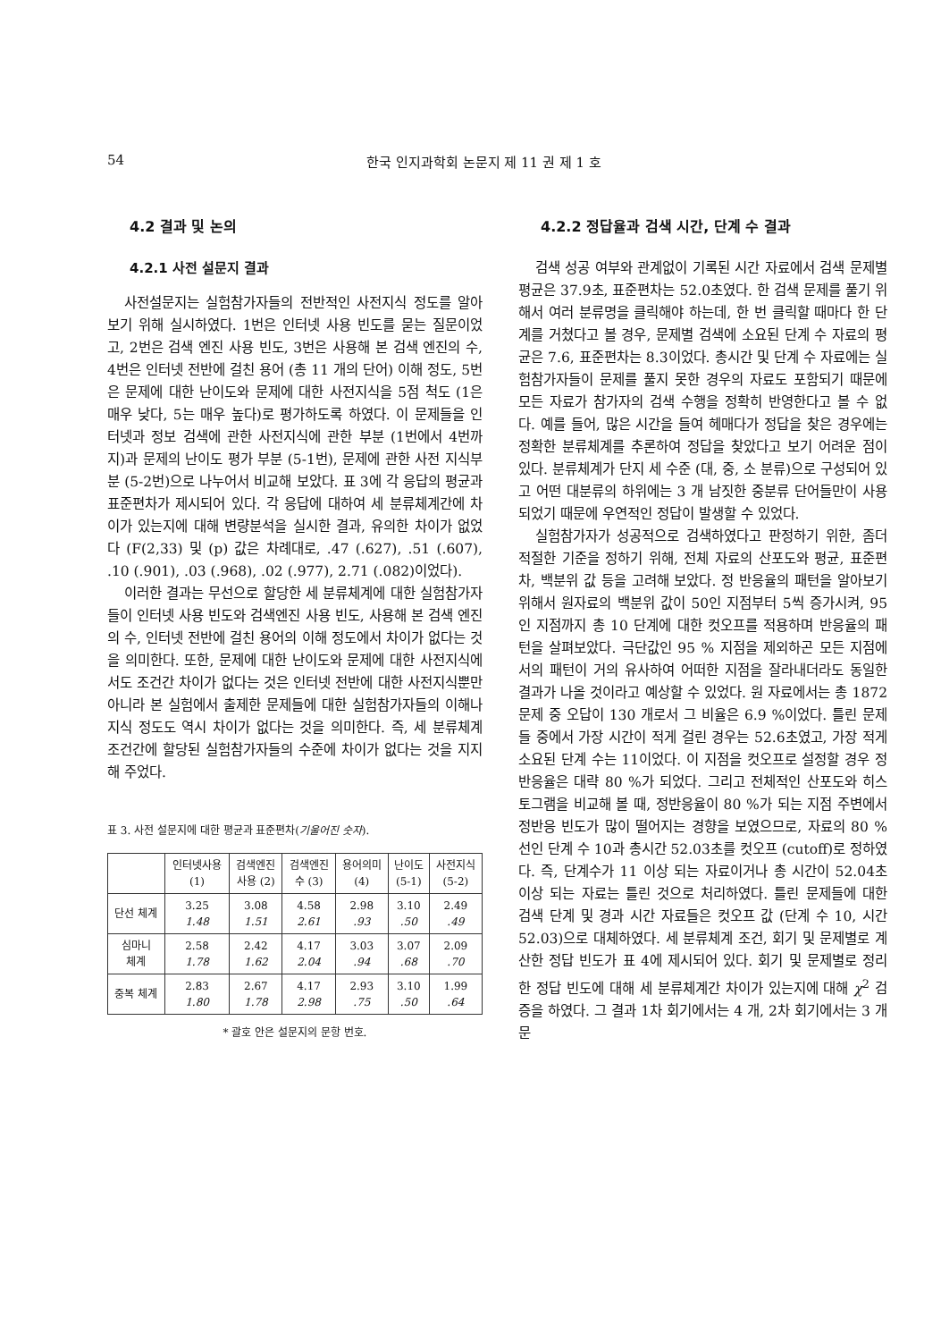54 한국 인지과학회 논문지 제 11 권 제 1 호
4.2 결과 및 논의
4.2.1 사전 설문지 결과
사전설문지는 실험참가자들의 전반적인 사전지식 정도를 알아보기 위해 실시하였다. 1번은 인터넷 사용 빈도를 묻는 질문이었고, 2번은 검색 엔진 사용 빈도, 3번은 사용해 본 검색 엔진의 수, 4번은 인터넷 전반에 걸친 용어 (총 11 개의 단어) 이해 정도, 5번은 문제에 대한 난이도와 문제에 대한 사전지식을 5점 척도 (1은 매우 낮다, 5는 매우 높다)로 평가하도록 하였다. 이 문제들을 인터넷과 정보 검색에 관한 사전지식에 관한 부분 (1번에서 4번까지)과 문제의 난이도 평가 부분 (5-1번), 문제에 관한 사전 지식부분 (5-2번)으로 나누어서 비교해 보았다. 표 3에 각 응답의 평균과 표준편차가 제시되어 있다. 각 응답에 대하여 세 분류체계간에 차이가 있는지에 대해 변량분석을 실시한 결과, 유의한 차이가 없었다 (F(2,33) 및 (p) 값은 차례대로, .47 (.627), .51 (.607), .10 (.901), .03 (.968), .02 (.977), 2.71 (.082)이었다).
이러한 결과는 무선으로 할당한 세 분류체계에 대한 실험참가자들이 인터넷 사용 빈도와 검색엔진 사용 빈도, 사용해 본 검색 엔진의 수, 인터넷 전반에 걸친 용어의 이해 정도에서 차이가 없다는 것을 의미한다. 또한, 문제에 대한 난이도와 문제에 대한 사전지식에서도 조건간 차이가 없다는 것은 인터넷 전반에 대한 사전지식뿐만 아니라 본 실험에서 출제한 문제들에 대한 실험참가자들의 이해나 지식 정도도 역시 차이가 없다는 것을 의미한다. 즉, 세 분류체계 조건간에 할당된 실험참가자들의 수준에 차이가 없다는 것을 지지해 주었다.
표 3. 사전 설문지에 대한 평균과 표준편차(기울어진 숫자).
| | 인터넷사용 (1) | 검색엔진 사용 (2) | 검색엔진 수 (3) | 용어의미 (4) | 난이도 (5-1) | 사전지식 (5-2) |
| --- | --- | --- | --- | --- | --- | --- |
| 단선 체계 | 3.25 1.48 | 3.08 1.51 | 4.58 2.61 | 2.98 .93 | 3.10 .50 | 2.49 .49 |
| 심마니 체계 | 2.58 1.78 | 2.42 1.62 | 4.17 2.04 | 3.03 .94 | 3.07 .68 | 2.09 .70 |
| 중복 체계 | 2.83 1.80 | 2.67 1.78 | 4.17 2.98 | 2.93 .75 | 3.10 .50 | 1.99 .64 |
* 괄호 안은 설문지의 문항 번호.
4.2.2 정답율과 검색 시간, 단계 수 결과
검색 성공 여부와 관계없이 기록된 시간 자료에서 검색 문제별 평균은 37.9초, 표준편차는 52.0초였다. 한 검색 문제를 풀기 위해서 여러 분류명을 클릭해야 하는데, 한 번 클릭할 때마다 한 단계를 거쳤다고 볼 경우, 문제별 검색에 소요된 단계 수 자료의 평균은 7.6, 표준편차는 8.3이었다. 총시간 및 단계 수 자료에는 실험참가자들이 문제를 풀지 못한 경우의 자료도 포함되기 때문에 모든 자료가 참가자의 검색 수행을 정확히 반영한다고 볼 수 없다. 예를 들어, 많은 시간을 들여 헤매다가 정답을 찾은 경우에는 정확한 분류체계를 추론하여 정답을 찾았다고 보기 어려운 점이 있다. 분류체계가 단지 세 수준 (대, 중, 소 분류)으로 구성되어 있고 어떤 대분류의 하위에는 3 개 남짓한 중분류 단어들만이 사용되었기 때문에 우연적인 정답이 발생할 수 있었다.
실험참가자가 성공적으로 검색하였다고 판정하기 위한, 좀더 적절한 기준을 정하기 위해, 전체 자료의 산포도와 평균, 표준편차, 백분위 값 등을 고려해 보았다. 정 반응율의 패턴을 알아보기 위해서 원자료의 백분위 값이 50인 지점부터 5씩 증가시켜, 95인 지점까지 총 10 단계에 대한 컷오프를 적용하며 반응율의 패턴을 살펴보았다. 극단값인 95 % 지점을 제외하곤 모든 지점에서의 패턴이 거의 유사하여 어떠한 지점을 잘라내더라도 동일한 결과가 나올 것이라고 예상할 수 있었다. 원 자료에서는 총 1872 문제 중 오답이 130 개로서 그 비율은 6.9 %이었다. 틀린 문제들 중에서 가장 시간이 적게 걸린 경우는 52.6초였고, 가장 적게 소요된 단계 수는 11이었다. 이 지점을 컷오프로 설정할 경우 정반응율은 대략 80 %가 되었다. 그리고 전체적인 산포도와 히스토그램을 비교해 볼 때, 정반응율이 80 %가 되는 지점 주변에서 정반응 빈도가 많이 떨어지는 경향을 보였으므로, 자료의 80 % 선인 단계 수 10과 총시간 52.03초를 컷오프 (cutoff)로 정하였다. 즉, 단계수가 11 이상 되는 자료이거나 총 시간이 52.04초 이상 되는 자료는 틀린 것으로 처리하였다. 틀린 문제들에 대한 검색 단계 및 경과 시간 자료들은 컷오프 값 (단계 수 10, 시간 52.03)으로 대체하였다. 세 분류체계 조건, 회기 및 문제별로 계산한 정답 빈도가 표 4에 제시되어 있다. 회기 및 문제별로 정리한 정답 빈도에 대해 세 분류체계간 차이가 있는지에 대해 χ<sup>2</sup> 검증을 하였다. 그 결과 1차 회기에서는 4 개, 2차 회기에서는 3 개 문